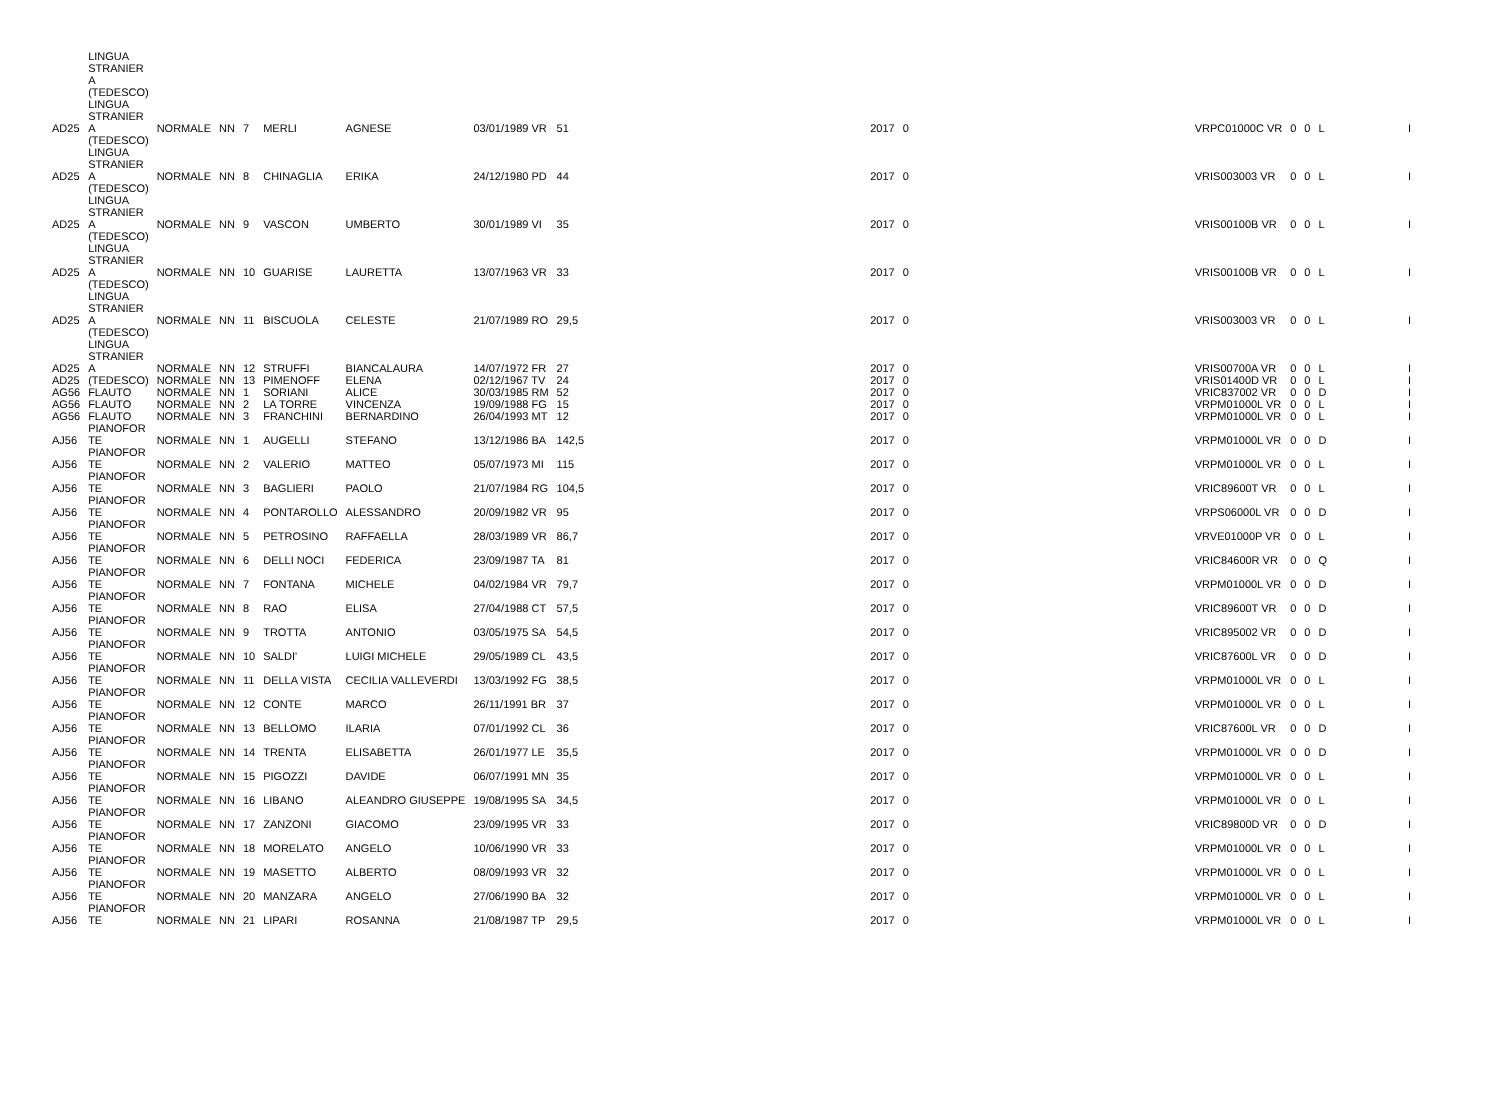| | LINGUA STRANIER A | | | | | | | | | | | | | | | | |
| AD25 | (TEDESCO) LINGUA STRANIER A | NORMALE | NN | 7 | MERLI | AGNESE | 03/01/1989 VR | 51 | | 2017 | 0 | | VRPC01000C VR | 0 | 0 | L | I |
| AD25 | (TEDESCO) LINGUA STRANIER A | NORMALE | NN | 8 | CHINAGLIA | ERIKA | 24/12/1980 PD | 44 | | 2017 | 0 | | VRIS003003 VR | 0 | 0 | L | I |
| AD25 | (TEDESCO) LINGUA STRANIER A | NORMALE | NN | 9 | VASCON | UMBERTO | 30/01/1989 VI | 35 | | 2017 | 0 | | VRIS00100B VR | 0 | 0 | L | I |
| AD25 | (TEDESCO) LINGUA STRANIER A | NORMALE | NN | 10 | GUARISE | LAURETTA | 13/07/1963 VR | 33 | | 2017 | 0 | | VRIS00100B VR | 0 | 0 | L | I |
| AD25 | (TEDESCO) LINGUA STRANIER A | NORMALE | NN | 11 | BISCUOLA | CELESTE | 21/07/1989 RO | 29,5 | | 2017 | 0 | | VRIS003003 VR | 0 | 0 | L | I |
| AD25 | (TEDESCO) LINGUA STRANIER A | NORMALE | NN | 12 | STRUFFI | BIANCALAURA | 14/07/1972 FR | 27 | | 2017 | 0 | | VRIS00700A VR | 0 | 0 | L | I |
| AD25 | (TEDESCO) | NORMALE | NN | 13 | PIMENOFF | ELENA | 02/12/1967 TV | 24 | | 2017 | 0 | | VRIS01400D VR | 0 | 0 | L | I |
| AG56 | FLAUTO | NORMALE | NN | 1 | SORIANI | ALICE | 30/03/1985 RM | 52 | | 2017 | 0 | | VRIC837002 VR | 0 | 0 | D | I |
| AG56 | FLAUTO | NORMALE | NN | 2 | LA TORRE | VINCENZA | 19/09/1988 FG | 15 | | 2017 | 0 | | VRPM01000L VR | 0 | 0 | L | I |
| AG56 | FLAUTO | NORMALE | NN | 3 | FRANCHINI | BERNARDINO | 26/04/1993 MT | 12 | | 2017 | 0 | | VRPM01000L VR | 0 | 0 | L | I |
| AJ56 | PIANOFOR TE | NORMALE | NN | 1 | AUGELLI | STEFANO | 13/12/1986 BA | 142,5 | | 2017 | 0 | | VRPM01000L VR | 0 | 0 | D | I |
| AJ56 | PIANOFOR TE | NORMALE | NN | 2 | VALERIO | MATTEO | 05/07/1973 MI | 115 | | 2017 | 0 | | VRPM01000L VR | 0 | 0 | L | I |
| AJ56 | PIANOFOR TE | NORMALE | NN | 3 | BAGLIERI | PAOLO | 21/07/1984 RG | 104,5 | | 2017 | 0 | | VRIC89600T VR | 0 | 0 | L | I |
| AJ56 | PIANOFOR TE | NORMALE | NN | 4 | PONTAROLLO | ALESSANDRO | 20/09/1982 VR | 95 | | 2017 | 0 | | VRPS06000L VR | 0 | 0 | D | I |
| AJ56 | PIANOFOR TE | NORMALE | NN | 5 | PETROSINO | RAFFAELLA | 28/03/1989 VR | 86,7 | | 2017 | 0 | | VRVE01000P VR | 0 | 0 | L | I |
| AJ56 | PIANOFOR TE | NORMALE | NN | 6 | DELLI NOCI | FEDERICA | 23/09/1987 TA | 81 | | 2017 | 0 | | VRIC84600R VR | 0 | 0 | Q | I |
| AJ56 | PIANOFOR TE | NORMALE | NN | 7 | FONTANA | MICHELE | 04/02/1984 VR | 79,7 | | 2017 | 0 | | VRPM01000L VR | 0 | 0 | D | I |
| AJ56 | PIANOFOR TE | NORMALE | NN | 8 | RAO | ELISA | 27/04/1988 CT | 57,5 | | 2017 | 0 | | VRIC89600T VR | 0 | 0 | D | I |
| AJ56 | PIANOFOR TE | NORMALE | NN | 9 | TROTTA | ANTONIO | 03/05/1975 SA | 54,5 | | 2017 | 0 | | VRIC895002 VR | 0 | 0 | D | I |
| AJ56 | PIANOFOR TE | NORMALE | NN | 10 | SALDI' | LUIGI MICHELE | 29/05/1989 CL | 43,5 | | 2017 | 0 | | VRIC87600L VR | 0 | 0 | D | I |
| AJ56 | PIANOFOR TE | NORMALE | NN | 11 | DELLA VISTA | CECILIA VALLEVERDI | 13/03/1992 FG | 38,5 | | 2017 | 0 | | VRPM01000L VR | 0 | 0 | L | I |
| AJ56 | PIANOFOR TE | NORMALE | NN | 12 | CONTE | MARCO | 26/11/1991 BR | 37 | | 2017 | 0 | | VRPM01000L VR | 0 | 0 | L | I |
| AJ56 | PIANOFOR TE | NORMALE | NN | 13 | BELLOMO | ILARIA | 07/01/1992 CL | 36 | | 2017 | 0 | | VRIC87600L VR | 0 | 0 | D | I |
| AJ56 | PIANOFOR TE | NORMALE | NN | 14 | TRENTA | ELISABETTA | 26/01/1977 LE | 35,5 | | 2017 | 0 | | VRPM01000L VR | 0 | 0 | D | I |
| AJ56 | PIANOFOR TE | NORMALE | NN | 15 | PIGOZZI | DAVIDE | 06/07/1991 MN | 35 | | 2017 | 0 | | VRPM01000L VR | 0 | 0 | L | I |
| AJ56 | PIANOFOR TE | NORMALE | NN | 16 | LIBANO | ALEANDRO GIUSEPPE | 19/08/1995 SA | 34,5 | | 2017 | 0 | | VRPM01000L VR | 0 | 0 | L | I |
| AJ56 | PIANOFOR TE | NORMALE | NN | 17 | ZANZONI | GIACOMO | 23/09/1995 VR | 33 | | 2017 | 0 | | VRIC89800D VR | 0 | 0 | D | I |
| AJ56 | PIANOFOR TE | NORMALE | NN | 18 | MORELATO | ANGELO | 10/06/1990 VR | 33 | | 2017 | 0 | | VRPM01000L VR | 0 | 0 | L | I |
| AJ56 | PIANOFOR TE | NORMALE | NN | 19 | MASETTO | ALBERTO | 08/09/1993 VR | 32 | | 2017 | 0 | | VRPM01000L VR | 0 | 0 | L | I |
| AJ56 | PIANOFOR TE | NORMALE | NN | 20 | MANZARA | ANGELO | 27/06/1990 BA | 32 | | 2017 | 0 | | VRPM01000L VR | 0 | 0 | L | I |
| AJ56 | PIANOFOR TE | NORMALE | NN | 21 | LIPARI | ROSANNA | 21/08/1987 TP | 29,5 | | 2017 | 0 | | VRPM01000L VR | 0 | 0 | L | I |